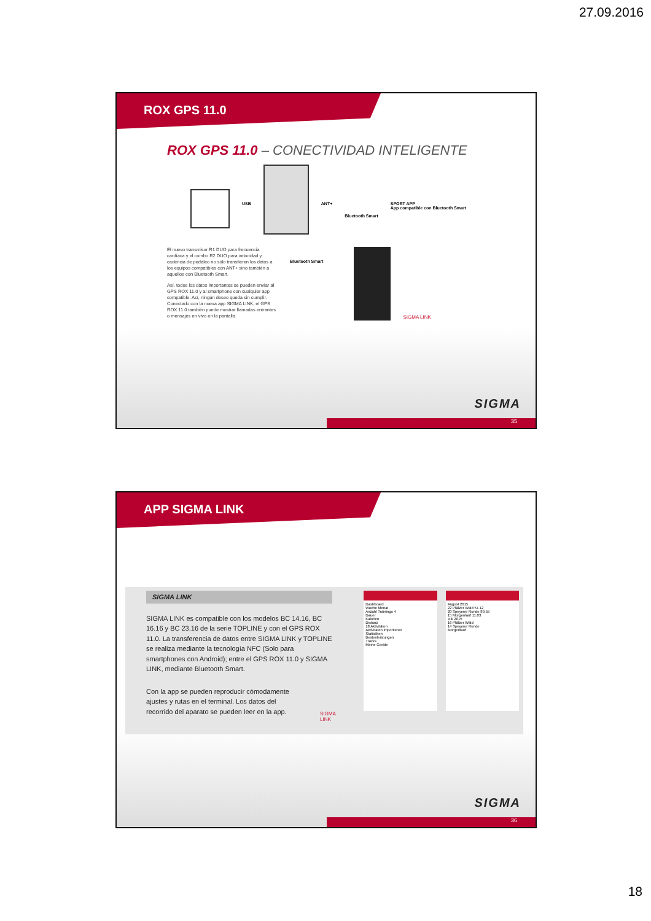27.09.2016
ROX GPS 11.0
ROX GPS 11.0 – CONECTIVIDAD INTELIGENTE
USB ANT+
Bluetooth Smart
SPORT APP
App compatible con Bluetooth Smart
El nuevo transmisor R1 DUO para frecuencia cardíaca y el combo R2 DUO para velocidad y cadencia de pedaleo no sólo transfieren los datos a los equipos compatibles con ANT+ sino también a aquellos con Bluetooth Smart.
Así, todos los datos importantes se pueden enviar al GPS ROX 11.0 y al smartphone con cualquier app compatible. Así, ningún deseo queda sin cumplir. Conectado con la nueva app SIGMA LINK, el GPS ROX 11.0 también puede mostrar llamadas entrantes o mensajes en vivo en la pantalla.
Bluetooth Smart
SIGMA LINK
SIGMA
35
APP SIGMA LINK
SIGMA LINK
SIGMA LINK es compatible con los modelos BC 14.16, BC 16.16 y BC 23.16 de la serie TOPLINE y con el GPS ROX 11.0. La transferencia de datos entre SIGMA LINK y TOPLINE se realiza mediante la tecnología NFC (Solo para smartphones con Android); entre el GPS ROX 11.0 y SIGMA LINK, mediante Bluetooth Smart.
Con la app se pueden reproducir cómodamente ajustes y rutas en el terminal. Los datos del recorrido del aparato se pueden leer en la app.
SIGMA LINK
Dashboard
Woche Monat
Anzahl Trainings 4
Dauer
Kalorien
Distanz
18 Aktivitäten
Aktivitäten importieren
Statistiken
Bestenleistungen
Tracks
Meine Geräte
August 2015
22 Pfälzer Wald 57.12
20 Speyerer Runde 89.55
15 Morgenlauf 11.03
Juli 2015
16 Pfälzer Wald
14 Speyerer Runde
Morgenlauf
SIGMA
36
18